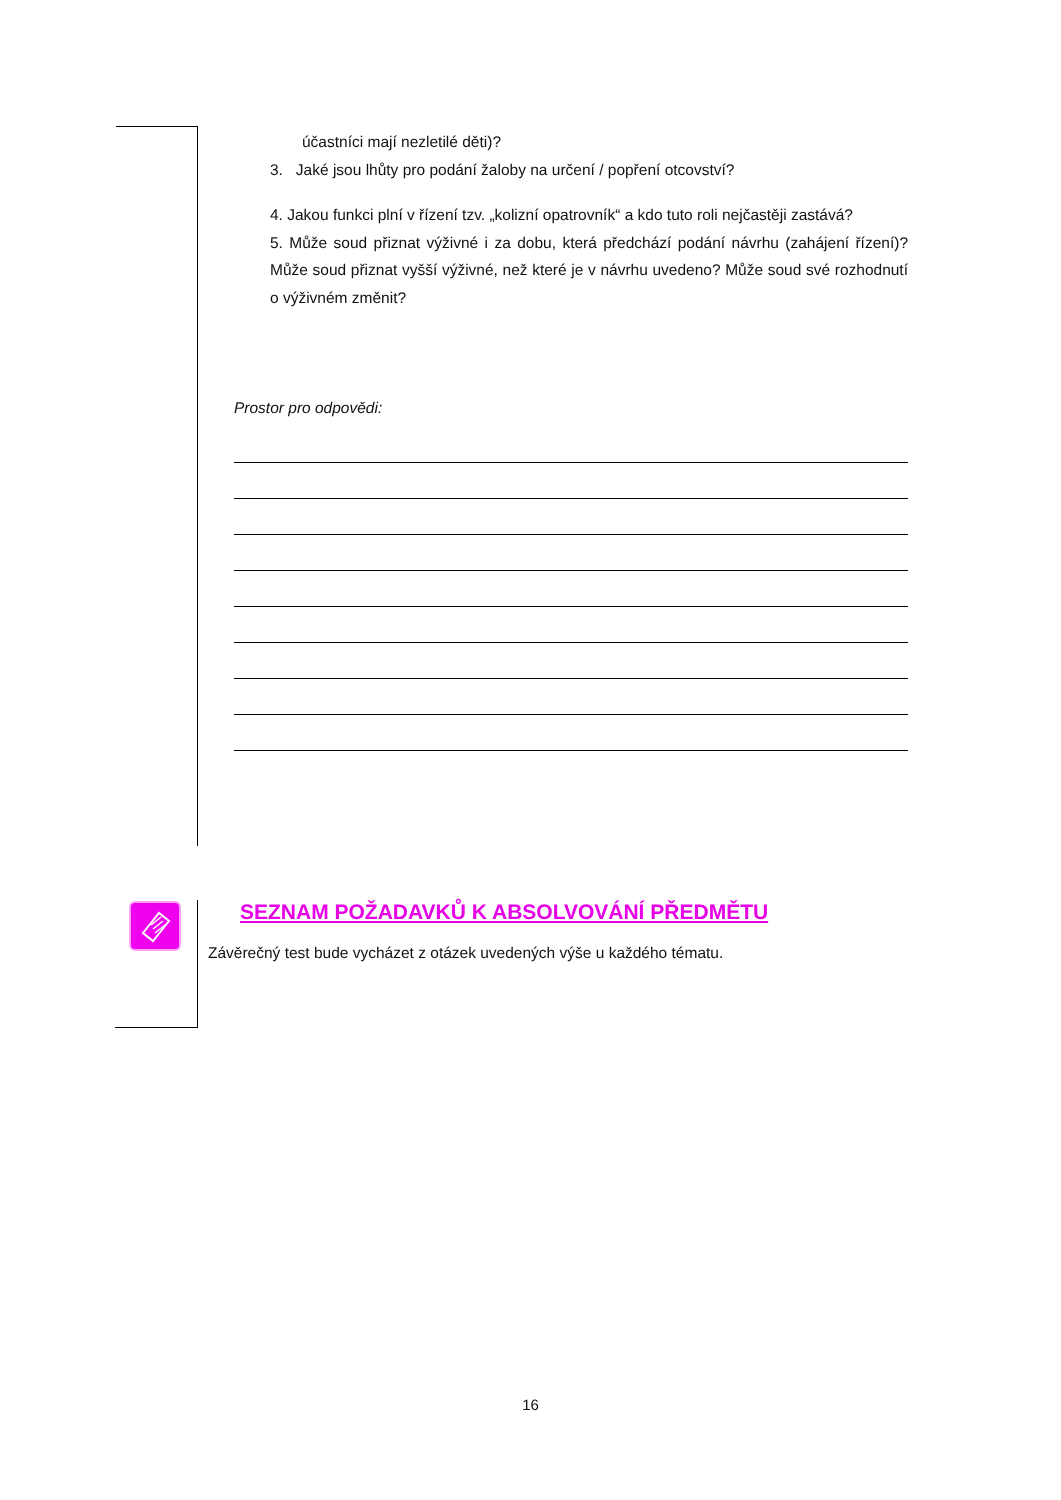účastníci mají nezletilé děti)?
3. Jaké jsou lhůty pro podání žaloby na určení / popření otcovství?
4. Jakou funkci plní v řízení tzv. „kolizní opatrovník“ a kdo tuto roli nejčastěji zastává?
5. Může soud přiznat výživné i za dobu, která předchází podání návrhu (zahájení řízení)? Může soud přiznat vyšší výživné, než které je v návrhu uvedeno? Může soud své rozhodnutí o výživném změnit?
Prostor pro odpovědi:
SEZNAM POŽADAVKŮ K ABSOLVOVÁNÍ PŘEDMĚTU
Závěrečný test bude vycházet z otázek uvedených výše u každého tématu.
16